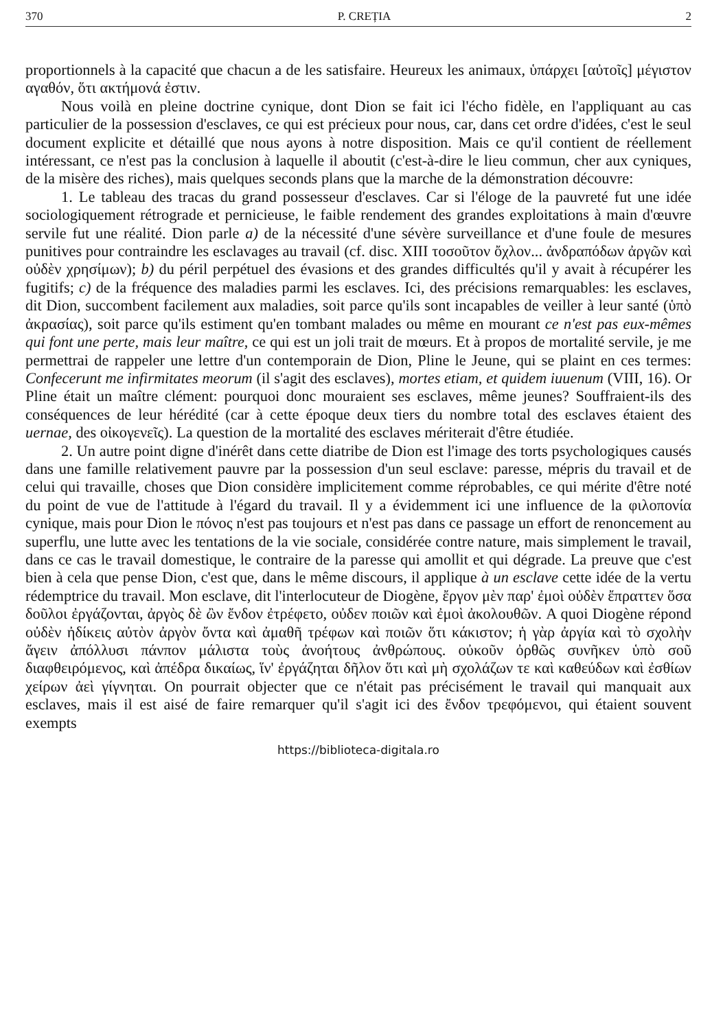370 P. CREȚIA 2
proportionnels à la capacité que chacun a de les satisfaire. Heureux les animaux, ὑπάρχει [αὐτοῖς] μέγιστον αγαθόν, ὅτι ακτήμονά ἐστιν.
Nous voilà en pleine doctrine cynique, dont Dion se fait ici l'écho fidèle, en l'appliquant au cas particulier de la possession d'esclaves, ce qui est précieux pour nous, car, dans cet ordre d'idées, c'est le seul document explicite et détaillé que nous ayons à notre disposition. Mais ce qu'il contient de réellement intéressant, ce n'est pas la conclusion à laquelle il aboutit (c'est-à-dire le lieu commun, cher aux cyniques, de la misère des riches), mais quelques seconds plans que la marche de la démonstration découvre:
1. Le tableau des tracas du grand possesseur d'esclaves. Car si l'éloge de la pauvreté fut une idée sociologiquement rétrograde et pernicieuse, le faible rendement des grandes exploitations à main d'œuvre servile fut une réalité. Dion parle a) de la nécessité d'une sévère surveillance et d'une foule de mesures punitives pour contraindre les esclavages au travail (cf. disc. XIII τοσοῦτον ὄχλον... ἀνδραπόδων ἀργῶν καὶ οὐδὲν χρησίμων); b) du péril perpétuel des évasions et des grandes difficultés qu'il y avait à récupérer les fugitifs; c) de la fréquence des maladies parmi les esclaves. Ici, des précisions remarquables: les esclaves, dit Dion, succombent facilement aux maladies, soit parce qu'ils sont incapables de veiller à leur santé (ὑπὸ ἀκρασίας), soit parce qu'ils estiment qu'en tombant malades ou même en mourant ce n'est pas eux-mêmes qui font une perte, mais leur maître, ce qui est un joli trait de mœurs. Et à propos de mortalité servile, je me permettrai de rappeler une lettre d'un contemporain de Dion, Pline le Jeune, qui se plaint en ces termes: Confecerunt me infirmitates meorum (il s'agit des esclaves), mortes etiam, et quidem iuuenum (VIII, 16). Or Pline était un maître clément: pourquoi donc mouraient ses esclaves, même jeunes? Souffraient-ils des conséquences de leur hérédité (car à cette époque deux tiers du nombre total des esclaves étaient des uernae, des οἰκογενεῖς). La question de la mortalité des esclaves mériterait d'être étudiée.
2. Un autre point digne d'inérêt dans cette diatribe de Dion est l'image des torts psychologiques causés dans une famille relativement pauvre par la possession d'un seul esclave: paresse, mépris du travail et de celui qui travaille, choses que Dion considère implicitement comme réprobables, ce qui mérite d'être noté du point de vue de l'attitude à l'égard du travail. Il y a évidemment ici une influence de la φιλοπονία cynique, mais pour Dion le πόνος n'est pas toujours et n'est pas dans ce passage un effort de renoncement au superflu, une lutte avec les tentations de la vie sociale, considérée contre nature, mais simplement le travail, dans ce cas le travail domestique, le contraire de la paresse qui amollit et qui dégrade. La preuve que c'est bien à cela que pense Dion, c'est que, dans le même discours, il applique à un esclave cette idée de la vertu rédemptrice du travail. Mon esclave, dit l'interlocuteur de Diogène, ἔργον μὲν παρ' ἐμοὶ οὐδὲν ἔπραττεν ὅσα δοῦλοι ἐργάζονται, ἀργὸς δὲ ὢν ἔνδον ἐτρέφετο, οὐδεν ποιῶν καὶ ἐμοὶ ἀκολουθῶν. A quoi Diogène répond οὐδὲν ἠδίκεις αὐτὸν ἀργὸν ὄντα καὶ ἀμαθῆ τρέφων καὶ ποιῶν ὅτι κάκιστον; ἡ γὰρ ἀργία καὶ τὸ σχολὴν ἄγειν ἀπόλλυσι πάνπον μάλιστα τοὺς ἀνοήτους ἀνθρώπους. οὐκοῦν ὀρθῶς συνῆκεν ὑπὸ σοῦ διαφθειρόμενος, καὶ ἀπέδρα δικαίως, ἵν' ἐργάζηται δῆλον ὅτι καὶ μὴ σχολάζων τε καὶ καθεύδων καὶ ἐσθίων χείρων ἀεὶ γίγνηται. On pourrait objecter que ce n'était pas précisément le travail qui manquait aux esclaves, mais il est aisé de faire remarquer qu'il s'agit ici des ἔνδον τρεφόμενοι, qui étaient souvent exempts
https://biblioteca-digitala.ro